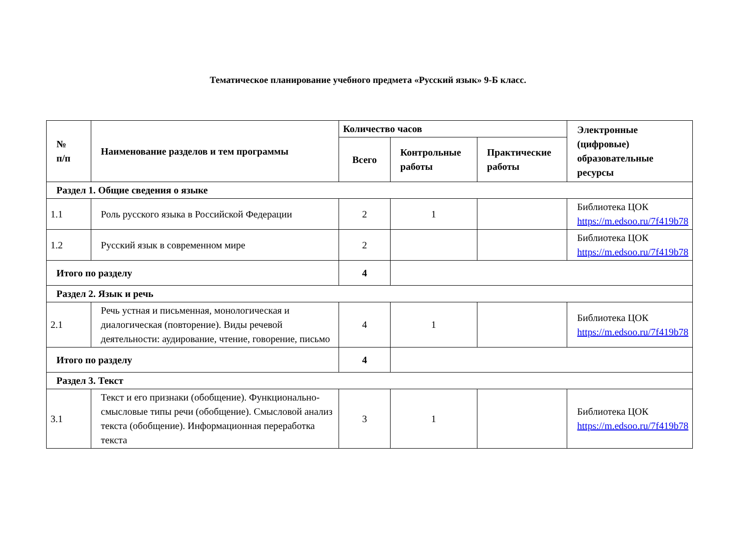Тематическое планирование учебного предмета «Русский язык» 9-Б класс.
| № п/п | Наименование разделов и тем программы | Количество часов | | | Электронные (цифровые) образовательные ресурсы |
| --- | --- | --- | --- | --- | --- |
| | | Всего | Контрольные работы | Практические работы | |
| Раздел 1. Общие сведения о языке | | | | | |
| 1.1 | Роль русского языка в Российской Федерации | 2 | 1 | | Библиотека ЦОК https://m.edsoo.ru/7f419b78 |
| 1.2 | Русский язык в современном мире | 2 | | | Библиотека ЦОК https://m.edsoo.ru/7f419b78 |
| Итого по разделу | | 4 | | | |
| Раздел 2. Язык и речь | | | | | |
| 2.1 | Речь устная и письменная, монологическая и диалогическая (повторение). Виды речевой деятельности: аудирование, чтение, говорение, письмо | 4 | 1 | | Библиотека ЦОК https://m.edsoo.ru/7f419b78 |
| Итого по разделу | | 4 | | | |
| Раздел 3. Текст | | | | | |
| 3.1 | Текст и его признаки (обобщение). Функционально-смысловые типы речи (обобщение). Смысловой анализ текста (обобщение). Информационная переработка текста | 3 | 1 | | Библиотека ЦОК https://m.edsoo.ru/7f419b78 |